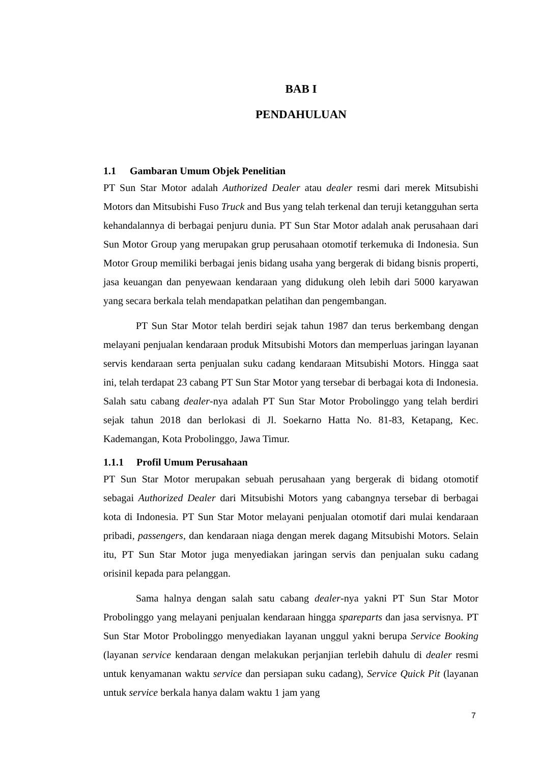BAB I
PENDAHULUAN
1.1 Gambaran Umum Objek Penelitian
PT Sun Star Motor adalah Authorized Dealer atau dealer resmi dari merek Mitsubishi Motors dan Mitsubishi Fuso Truck and Bus yang telah terkenal dan teruji ketangguhan serta kehandalannya di berbagai penjuru dunia. PT Sun Star Motor adalah anak perusahaan dari Sun Motor Group yang merupakan grup perusahaan otomotif terkemuka di Indonesia. Sun Motor Group memiliki berbagai jenis bidang usaha yang bergerak di bidang bisnis properti, jasa keuangan dan penyewaan kendaraan yang didukung oleh lebih dari 5000 karyawan yang secara berkala telah mendapatkan pelatihan dan pengembangan.
PT Sun Star Motor telah berdiri sejak tahun 1987 dan terus berkembang dengan melayani penjualan kendaraan produk Mitsubishi Motors dan memperluas jaringan layanan servis kendaraan serta penjualan suku cadang kendaraan Mitsubishi Motors. Hingga saat ini, telah terdapat 23 cabang PT Sun Star Motor yang tersebar di berbagai kota di Indonesia. Salah satu cabang dealer-nya adalah PT Sun Star Motor Probolinggo yang telah berdiri sejak tahun 2018 dan berlokasi di Jl. Soekarno Hatta No. 81-83, Ketapang, Kec. Kademangan, Kota Probolinggo, Jawa Timur.
1.1.1 Profil Umum Perusahaan
PT Sun Star Motor merupakan sebuah perusahaan yang bergerak di bidang otomotif sebagai Authorized Dealer dari Mitsubishi Motors yang cabangnya tersebar di berbagai kota di Indonesia. PT Sun Star Motor melayani penjualan otomotif dari mulai kendaraan pribadi, passengers, dan kendaraan niaga dengan merek dagang Mitsubishi Motors. Selain itu, PT Sun Star Motor juga menyediakan jaringan servis dan penjualan suku cadang orisinil kepada para pelanggan.
Sama halnya dengan salah satu cabang dealer-nya yakni PT Sun Star Motor Probolinggo yang melayani penjualan kendaraan hingga spareparts dan jasa servisnya. PT Sun Star Motor Probolinggo menyediakan layanan unggul yakni berupa Service Booking (layanan service kendaraan dengan melakukan perjanjian terlebih dahulu di dealer resmi untuk kenyamanan waktu service dan persiapan suku cadang), Service Quick Pit (layanan untuk service berkala hanya dalam waktu 1 jam yang
7